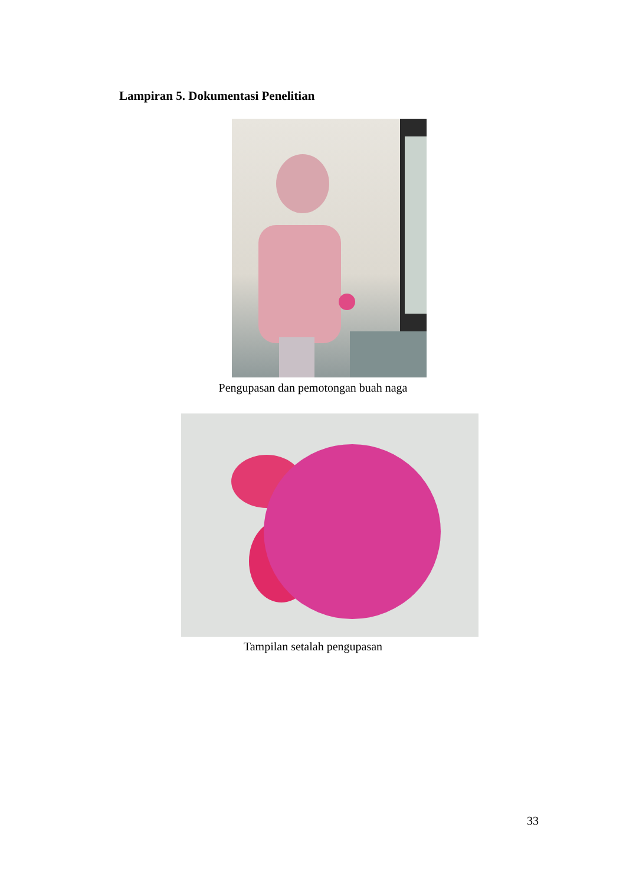Lampiran 5. Dokumentasi Penelitian
Pengupasan dan pemotongan buah naga
Tampilan setalah pengupasan
33